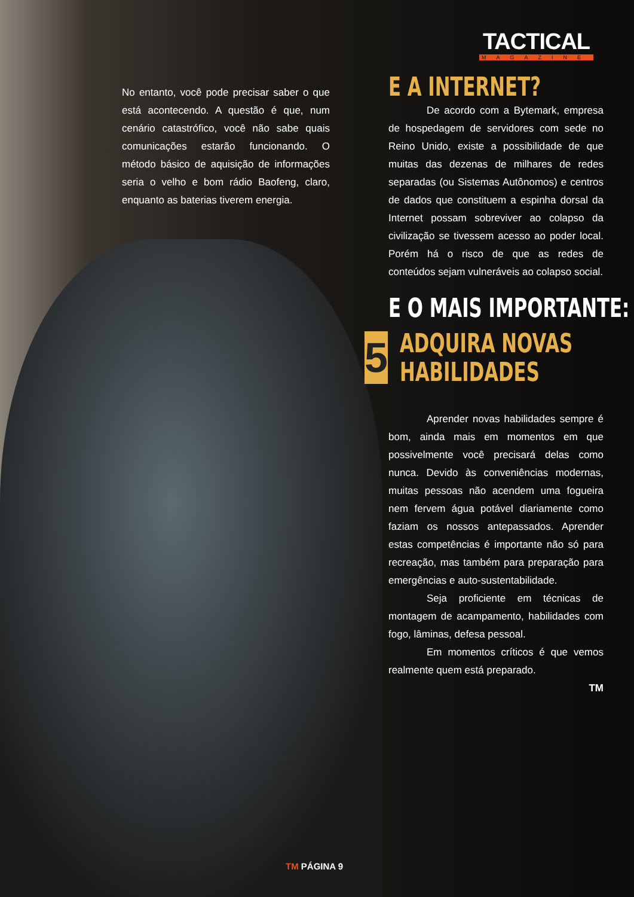TACTICAL
MAGAZINE
No entanto, você pode precisar saber o que está acontecendo. A questão é que, num cenário catastrófico, você não sabe quais comunicações estarão funcionando. O método básico de aquisição de informações seria o velho e bom rádio Baofeng, claro, enquanto as baterias tiverem energia.
E A INTERNET?
De acordo com a Bytemark, empresa de hospedagem de servidores com sede no Reino Unido, existe a possibilidade de que muitas das dezenas de milhares de redes separadas (ou Sistemas Autônomos) e centros de dados que constituem a espinha dorsal da Internet possam sobreviver ao colapso da civilização se tivessem acesso ao poder local. Porém há o risco de que as redes de conteúdos sejam vulneráveis ao colapso social.
E O MAIS IMPORTANTE:
5
ADQUIRA NOVAS
HABILIDADES
Aprender novas habilidades sempre é bom, ainda mais em momentos em que possivelmente você precisará delas como nunca. Devido às conveniências modernas, muitas pessoas não acendem uma fogueira nem fervem água potável diariamente como faziam os nossos antepassados. Aprender estas competências é importante não só para recreação, mas também para preparação para emergências e auto-sustentabilidade.
Seja proficiente em técnicas de montagem de acampamento, habilidades com fogo, lâminas, defesa pessoal.
Em momentos críticos é que vemos realmente quem está preparado.
TM
TM PÁGINA 9